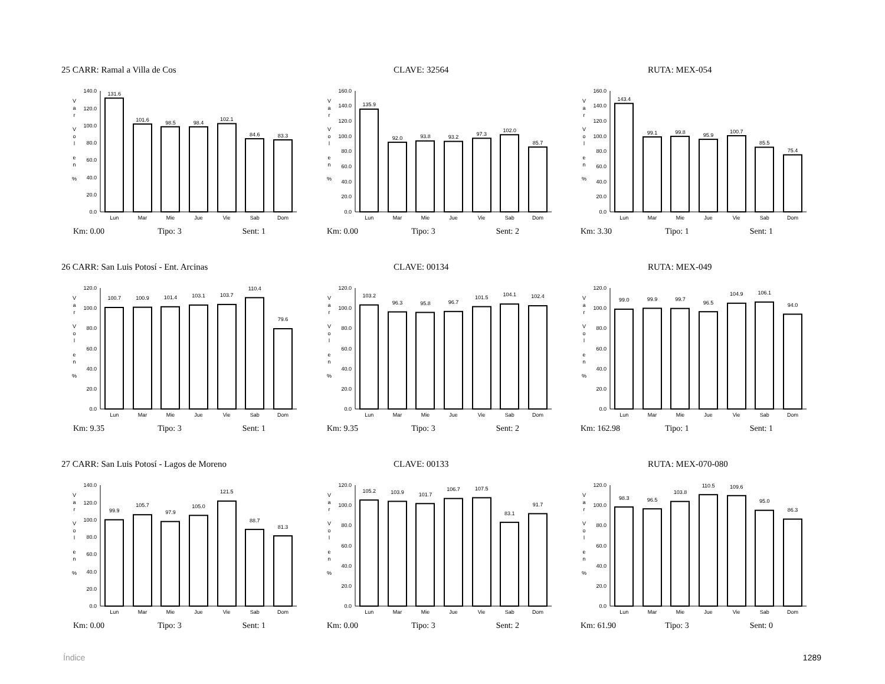25 CARR: Ramal a Villa de Cos CLAVE: 32564 RUTA: MEX-054
0.0
20.0
40.0
60.0
80.0
100.0
120.0
140.0
131.6
101.6
98.5
98.4
102.1
84.6
83.3
Lun
Mar
Mie
Jue
Vie
Sab
Dom
V
a
r
V
o
l
e
n
%
0.0
20.0
40.0
60.0
80.0
100.0
120.0
140.0
160.0
135.9
92.0
93.8
93.2
97.3
102.0
85.7
Lun
Mar
Mie
Jue
Vie
Sab
Dom
V
a
r
V
o
l
e
n
%
0.0
20.0
40.0
60.0
80.0
100.0
120.0
140.0
160.0
143.4
99.1
99.8
95.9
100.7
85.5
75.4
Lun
Mar
Mie
Jue
Vie
Sab
Dom
V
a
r
V
o
l
e
n
%
Km: 0.00 Tipo: 3 Sent: 1 Km: 0.00 Tipo: 3 Sent: 2 Km: 3.30 Tipo: 1 Sent: 1
26 CARR: San Luis Potosí - Ent. Arcinas CLAVE: 00134 RUTA: MEX-049
0.0
20.0
40.0
60.0
80.0
100.0
120.0
100.7
100.9
101.4
103.1
103.7
110.4
79.6
Lun
Mar
Mie
Jue
Vie
Sab
Dom
V
a
r
V
o
l
e
n
%
0.0
20.0
40.0
60.0
80.0
100.0
120.0
103.2
96.3
95.8
96.7
101.5
104.1
102.4
Lun
Mar
Mie
Jue
Vie
Sab
Dom
V
a
r
V
o
l
e
n
%
0.0
20.0
40.0
60.0
80.0
100.0
120.0
99.0
99.9
99.7
96.5
104.9
106.1
94.0
Lun
Mar
Mie
Jue
Vie
Sab
Dom
V
a
r
V
o
l
e
n
%
Km: 9.35 Tipo: 3 Sent: 1 Km: 9.35 Tipo: 3 Sent: 2 Km: 162.98 Tipo: 1 Sent: 1
27 CARR: San Luis Potosí - Lagos de Moreno CLAVE: 00133 RUTA: MEX-070-080
0.0
20.0
40.0
60.0
80.0
100.0
120.0
140.0
99.9
105.7
97.9
105.0
121.5
88.7
81.3
Lun
Mar
Mie
Jue
Vie
Sab
Dom
V
a
r
V
o
l
e
n
%
0.0
20.0
40.0
60.0
80.0
100.0
120.0
105.2
103.9
101.7
106.7
107.5
83.1
91.7
Lun
Mar
Mie
Jue
Vie
Sab
Dom
V
a
r
V
o
l
e
n
%
0.0
20.0
40.0
60.0
80.0
100.0
120.0
98.3
96.5
103.8
110.5
109.6
95.0
86.3
Lun
Mar
Mie
Jue
Vie
Sab
Dom
V
a
r
V
o
l
e
n
%
Km: 0.00 Tipo: 3 Sent: 1 Km: 0.00 Tipo: 3 Sent: 2 Km: 61.90 Tipo: 3 Sent: 0
Índice 1289